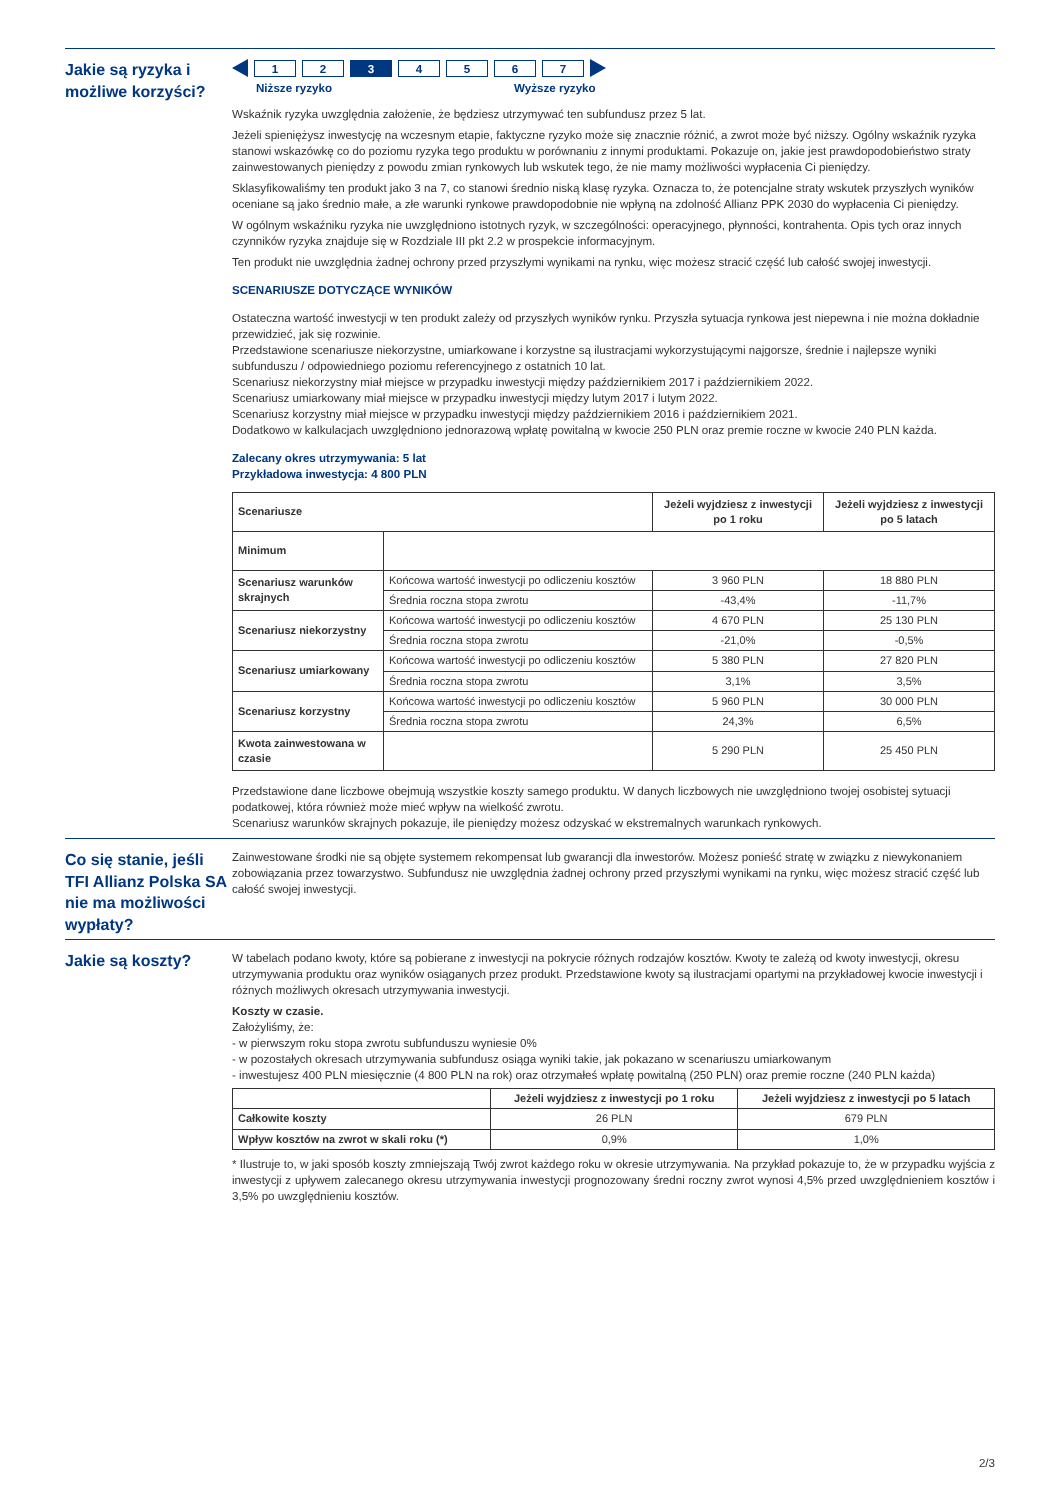Jakie są ryzyka i możliwe korzyści?
1 2 3 4567
Niższe ryzyko Wyższe ryzyko
Wskaźnik ryzyka uwzględnia założenie, że będziesz utrzymywać ten subfundusz przez 5 lat.
Jeżeli spieniężysz inwestycję na wczesnym etapie, faktyczne ryzyko może się znacznie różnić, a zwrot może być niższy. Ogólny wskaźnik ryzyka stanowi wskazówkę co do poziomu ryzyka tego produktu w porównaniu z innymi produktami. Pokazuje on, jakie jest prawdopodobieństwo straty zainwestowanych pieniędzy z powodu zmian rynkowych lub wskutek tego, że nie mamy możliwości wypłacenia Ci pieniędzy.
Sklasyfikowaliśmy ten produkt jako 3 na 7, co stanowi średnio niską klasę ryzyka. Oznacza to, że potencjalne straty wskutek przyszłych wyników oceniane są jako średnio małe, a złe warunki rynkowe prawdopodobnie nie wpłyną na zdolność Allianz PPK 2030 do wypłacenia Ci pieniędzy.
W ogólnym wskaźniku ryzyka nie uwzględniono istotnych ryzyk, w szczególności: operacyjnego, płynności, kontrahenta. Opis tych oraz innych czynników ryzyka znajduje się w Rozdziale III pkt 2.2 w prospekcie informacyjnym.
Ten produkt nie uwzględnia żadnej ochrony przed przyszłymi wynikami na rynku, więc możesz stracić część lub całość swojej inwestycji.
SCENARIUSZE DOTYCZĄCE WYNIKÓW
Ostateczna wartość inwestycji w ten produkt zależy od przyszłych wyników rynku. Przyszła sytuacja rynkowa jest niepewna i nie można dokładnie przewidzieć, jak się rozwinie.
Przedstawione scenariusze niekorzystne, umiarkowane i korzystne są ilustracjami wykorzystującymi najgorsze, średnie i najlepsze wyniki subfunduszu / odpowiedniego poziomu referencyjnego z ostatnich 10 lat.
Scenariusz niekorzystny miał miejsce w przypadku inwestycji między październikiem 2017 i październikiem 2022.
Scenariusz umiarkowany miał miejsce w przypadku inwestycji między lutym 2017 i lutym 2022.
Scenariusz korzystny miał miejsce w przypadku inwestycji między październikiem 2016 i październikiem 2021.
Dodatkowo w kalkulacjach uwzględniono jednorazową wpłatę powitalną w kwocie 250 PLN oraz premie roczne w kwocie 240 PLN każda.
Zalecany okres utrzymywania: 5 lat
Przykładowa inwestycja: 4 800 PLN
| Scenariusze | | Jeżeli wyjdziesz z inwestycji po 1 roku | Jeżeli wyjdziesz z inwestycji po 5 latach |
| --- | --- | --- | --- |
| Minimum | | | |
| Scenariusz warunków skrajnych | Końcowa wartość inwestycji po odliczeniu kosztów | 3 960 PLN | 18 880 PLN |
| | Średnia roczna stopa zwrotu | -43,4% | -11,7% |
| Scenariusz niekorzystny | Końcowa wartość inwestycji po odliczeniu kosztów | 4 670 PLN | 25 130 PLN |
| | Średnia roczna stopa zwrotu | -21,0% | -0,5% |
| Scenariusz umiarkowany | Końcowa wartość inwestycji po odliczeniu kosztów | 5 380 PLN | 27 820 PLN |
| | Średnia roczna stopa zwrotu | 3,1% | 3,5% |
| Scenariusz korzystny | Końcowa wartość inwestycji po odliczeniu kosztów | 5 960 PLN | 30 000 PLN |
| | Średnia roczna stopa zwrotu | 24,3% | 6,5% |
| Kwota zainwestowana w czasie | | 5 290 PLN | 25 450 PLN |
Przedstawione dane liczbowe obejmują wszystkie koszty samego produktu. W danych liczbowych nie uwzględniono twojej osobistej sytuacji podatkowej, która również może mieć wpływ na wielkość zwrotu.
Scenariusz warunków skrajnych pokazuje, ile pieniędzy możesz odzyskać w ekstremalnych warunkach rynkowych.
Co się stanie, jeśli TFI Allianz Polska SA nie ma możliwości wypłaty?
Zainwestowane środki nie są objęte systemem rekompensat lub gwarancji dla inwestorów. Możesz ponieść stratę w związku z niewykonaniem zobowiązania przez towarzystwo. Subfundusz nie uwzględnia żadnej ochrony przed przyszłymi wynikami na rynku, więc możesz stracić część lub całość swojej inwestycji.
Jakie są koszty?
W tabelach podano kwoty, które są pobierane z inwestycji na pokrycie różnych rodzajów kosztów. Kwoty te zależą od kwoty inwestycji, okresu utrzymywania produktu oraz wyników osiąganych przez produkt. Przedstawione kwoty są ilustracjami opartymi na przykładowej kwocie inwestycji i różnych możliwych okresach utrzymywania inwestycji.
Koszty w czasie.
Założyliśmy, że:
- w pierwszym roku stopa zwrotu subfunduszu wyniesie 0%
- w pozostałych okresach utrzymywania subfundusz osiąga wyniki takie, jak pokazano w scenariuszu umiarkowanym
- inwestujesz 400 PLN miesięcznie (4 800 PLN na rok) oraz otrzymałeś wpłatę powitalną (250 PLN) oraz premie roczne (240 PLN każda)
| | Jeżeli wyjdziesz z inwestycji po 1 roku | Jeżeli wyjdziesz z inwestycji po 5 latach |
| --- | --- | --- |
| Całkowite koszty | 26 PLN | 679 PLN |
| Wpływ kosztów na zwrot w skali roku (*) | 0,9% | 1,0% |
* Ilustruje to, w jaki sposób koszty zmniejszają Twój zwrot każdego roku w okresie utrzymywania. Na przykład pokazuje to, że w przypadku wyjścia z inwestycji z upływem zalecanego okresu utrzymywania inwestycji prognozowany średni roczny zwrot wynosi 4,5% przed uwzględnieniem kosztów i 3,5% po uwzględnieniu kosztów.
2/3